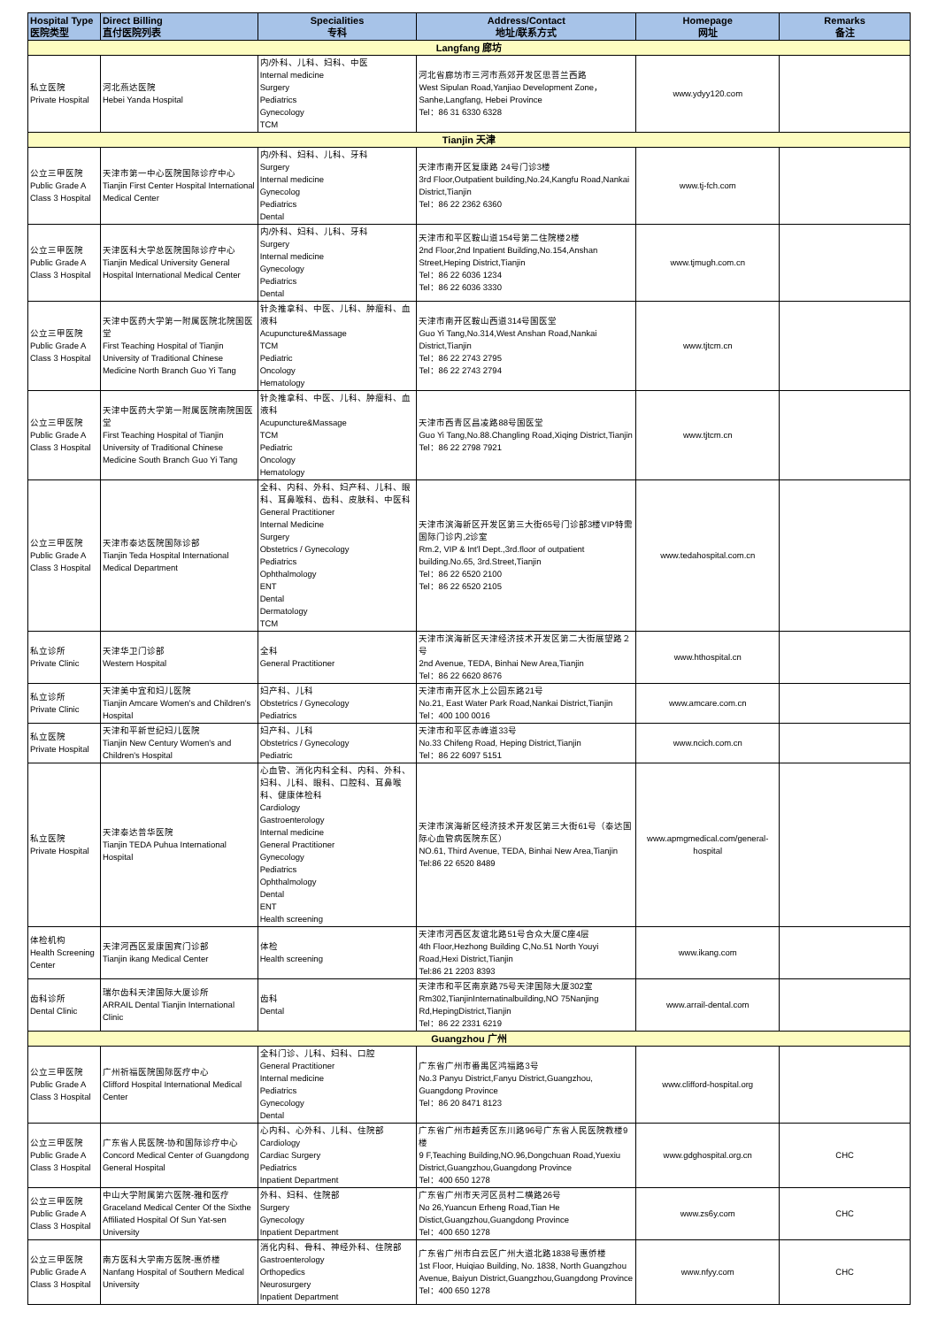| Hospital Type 医院类型 | Direct Billing 直付医院列表 | Specialities 专科 | Address/Contact 地址/联系方式 | Homepage 网址 | Remarks 备注 |
| --- | --- | --- | --- | --- | --- |
| Langfang 廊坊 | | | | | |
| 私立医院 Private Hospital | 河北燕达医院 Hebei Yanda Hospital | 内/外科、儿科、妇科、中医 Internal medicine Surgery Pediatrics Gynecology TCM | 河北省廊坊市三河市燕郊开发区思菩兰西路 West Sipulan Road,Yanjiao Development Zone，Sanhe,Langfang, Hebei Province Tel：86 31 6330 6328 | www.ydyy120.com | |
| Tianjin 天津 | | | | | |
| 公立三甲医院 Public Grade A Class 3 Hospital | 天津市第一中心医院国际诊疗中心 Tianjin First Center Hospital International Medical Center | 内/外科、妇科、儿科、牙科 Surgery Internal medicine Gynecolog Pediatrics Dental | 天津市南开区复康路 24号门诊3楼 3rd Floor,Outpatient building,No.24,Kangfu Road,Nankai District,Tianjin Tel：86 22 2362 6360 | www.tj-fch.com | |
| 公立三甲医院 Public Grade A Class 3 Hospital | 天津医科大学总医院国际诊疗中心 Tianjin Medical University General Hospital International Medical Center | 内/外科、妇科、儿科、牙科 Surgery Internal medicine Gynecology Pediatrics Dental | 天津市和平区鞍山道154号第二住院楼2楼 2nd Floor,2nd Inpatient Building,No.154,Anshan Street,Heping District,Tianjin Tel：86 22 6036 1234 Tel：86 22 6036 3330 | www.tjmugh.com.cn | |
| 公立三甲医院 Public Grade A Class 3 Hospital | 天津中医药大学第一附属医院北院国医堂 First Teaching Hospital of Tianjin University of Traditional Chinese Medicine North Branch Guo Yi Tang | 针灸推拿科、中医、儿科、肿瘤科、血液科 Acupuncture&Massage TCM Pediatric Oncology Hematology | 天津市南开区鞍山西道314号国医堂 Guo Yi Tang,No.314,West Anshan Road,Nankai District,Tianjin Tel：86 22 2743 2795 Tel：86 22 2743 2794 | www.tjtcm.cn | |
| 公立三甲医院 Public Grade A Class 3 Hospital | 天津中医药大学第一附属医院南院国医堂 First Teaching Hospital of Tianjin University of Traditional Chinese Medicine South Branch Guo Yi Tang | 针灸推拿科、中医、儿科、肿瘤科、血液科 Acupuncture&Massage TCM Pediatric Oncology Hematology | 天津市西青区昌凌路88号国医堂 Guo Yi Tang,No.88.Changling Road,Xiqing District,Tianjin Tel：86 22 2798 7921 | www.tjtcm.cn | |
| 公立三甲医院 Public Grade A Class 3 Hospital | 天津市泰达医院国际诊部 Tianjin Teda Hospital International Medical Department | 全科、内科、外科、妇产科、儿科、眼科、耳鼻喉科、齿科、皮肤科、中医科 General Practitioner Internal Medicine Surgery Obstetrics / Gynecology Pediatrics Ophthalmology ENT Dental Dermatology TCM | 天津市滨海新区开发区第三大街65号门诊部3楼VIP特需国际门诊内,2诊室 Rm.2, VIP & Int'l Dept.,3rd.floor of outpatient building.No.65, 3rd.Street,Tianjin Tel：86 22 6520 2100 Tel：86 22 6520 2105 | www.tedahospital.com.cn | |
| 私立诊所 Private Clinic | 天津华卫门诊部 Western Hospital | 全科 General Practitioner | 天津市滨海新区天津经济技术开发区第二大街展望路２号 2nd Avenue, TEDA, Binhai New Area,Tianjin Tel：86 22 6620 8676 | www.hthospital.cn | |
| 私立诊所 Private Clinic | 天津美中宜和妇儿医院 Tianjin Amcare Women's and Children's Hospital | 妇产科、儿科 Obstetrics / Gynecology Pediatrics | 天津市南开区水上公园东路21号 No.21, East Water Park Road,Nankai District,Tianjin Tel：400 100 0016 | www.amcare.com.cn | |
| 私立医院 Private Hospital | 天津和平新世纪妇儿医院 Tianjin New Century Women's and Children's Hospital | 妇产科、儿科 Obstetrics / Gynecology Pediatric | 天津市和平区赤峰道33号 No.33 Chifeng Road, Heping District,Tianjin Tel：86 22 6097 5151 | www.ncich.com.cn | |
| 私立医院 Private Hospital | 天津泰达普华医院 Tianjin TEDA Puhua International Hospital | 心血管、消化内科全科、内科、外科、妇科、儿科、眼科、口腔科、耳鼻喉科、健康体检科 Cardiology Gastroenterology Internal medicine General Practitioner Gynecology Pediatrics Ophthalmology Dental ENT Health screening | 天津市滨海新区经济技术开发区第三大街61号（泰达国际心血管病医院东区） NO.61, Third Avenue, TEDA, Binhai New Area,Tianjin Tel:86 22 6520 8489 | www.apmgmedical.com/general-hospital | |
| 体检机构 Health Screening Center | 天津河西区爱康国宾门诊部 Tianjin ikang Medical Center | 体检 Health screening | 天津市河西区友谊北路51号合众大厦C座4层 4th Floor,Hezhong Building C,No.51 North Youyi Road,Hexi District,Tianjin Tel:86 21 2203 8393 | www.ikang.com | |
| 齿科诊所 Dental Clinic | 瑞尔齿科天津国际大厦诊所 ARRAIL Dental Tianjin International Clinic | 齿科 Dental | 天津市和平区南京路75号天津国际大厦302室 Rm302,TianjinInternatinalbuilding,NO 75Nanjing Rd,HepingDistrict,Tianjin Tel：86 22 2331 6219 | www.arrail-dental.com | |
| Guangzhou 广州 | | | | | |
| 公立三甲医院 Public Grade A Class 3 Hospital | 广州祈福医院国际医疗中心 Clifford Hospital International Medical Center | 全科门诊、儿科、妇科、口腔 General Practitioner Internal medicine Pediatrics Gynecology Dental | 广东省广州市番禺区鸿福路3号 No.3 Panyu District,Fanyu District,Guangzhou, Guangdong Province Tel：86 20 8471 8123 | www.clifford-hospital.org | |
| 公立三甲医院 Public Grade A Class 3 Hospital | 广东省人民医院-协和国际诊疗中心 Concord Medical Center of Guangdong General Hospital | 心内科、心外科、儿科、住院部 Cardiology Cardiac Surgery Pediatrics Inpatient Department | 广东省广州市越秀区东川路96号广东省人民医院教楼9楼 9 F,Teaching Building,NO.96,Dongchuan Road,Yuexiu District,Guangzhou,Guangdong Province Tel：400 650 1278 | www.gdghospital.org.cn | CHC |
| 公立三甲医院 Public Grade A Class 3 Hospital | 中山大学附属第六医院-雅和医疗 Graceland Medical Center Of the Sixthe Affiliated Hospital Of Sun Yat-sen University | 外科、妇科、住院部 Surgery Gynecology Inpatient Department | 广东省广州市天河区员村二横路26号 No 26,Yuancun Erheng Road,Tian He Distict,Guangzhou,Guangdong Province Tel：400 650 1278 | www.zs6y.com | CHC |
| 公立三甲医院 Public Grade A Class 3 Hospital | 南方医科大学南方医院-惠侨楼 Nanfang Hospital of Southern Medical University | 消化内科、骨科、神经外科、住院部 Gastroenterology Orthopedics Neurosurgery Inpatient Department | 广东省广州市白云区广州大道北路1838号惠侨楼 1st Floor, Huiqiao Building, No. 1838, North Guangzhou Avenue, Baiyun District,Guangzhou,Guangdong Province Tel：400 650 1278 | www.nfyy.com | CHC |